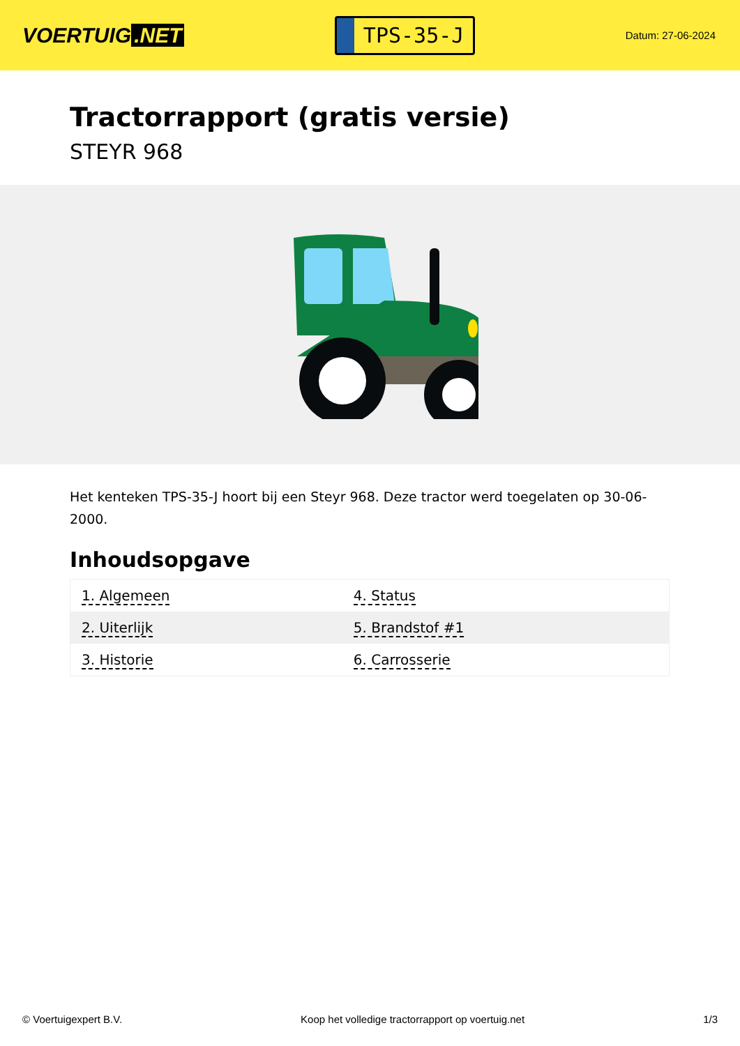VOERTUIG.NET
TPS-35-J
Datum: 27-06-2024
Tractorrapport (gratis versie)
STEYR 968
Het kenteken TPS-35-J hoort bij een Steyr 968. Deze tractor werd toegelaten op 30-06-2000.
Inhoudsopgave
| 1. Algemeen | 4. Status |
| 2. Uiterlijk | 5. Brandstof #1 |
| 3. Historie | 6. Carrosserie |
© Voertuigexpert B.V. Koop het volledige tractorrapport op voertuig.net 1/3